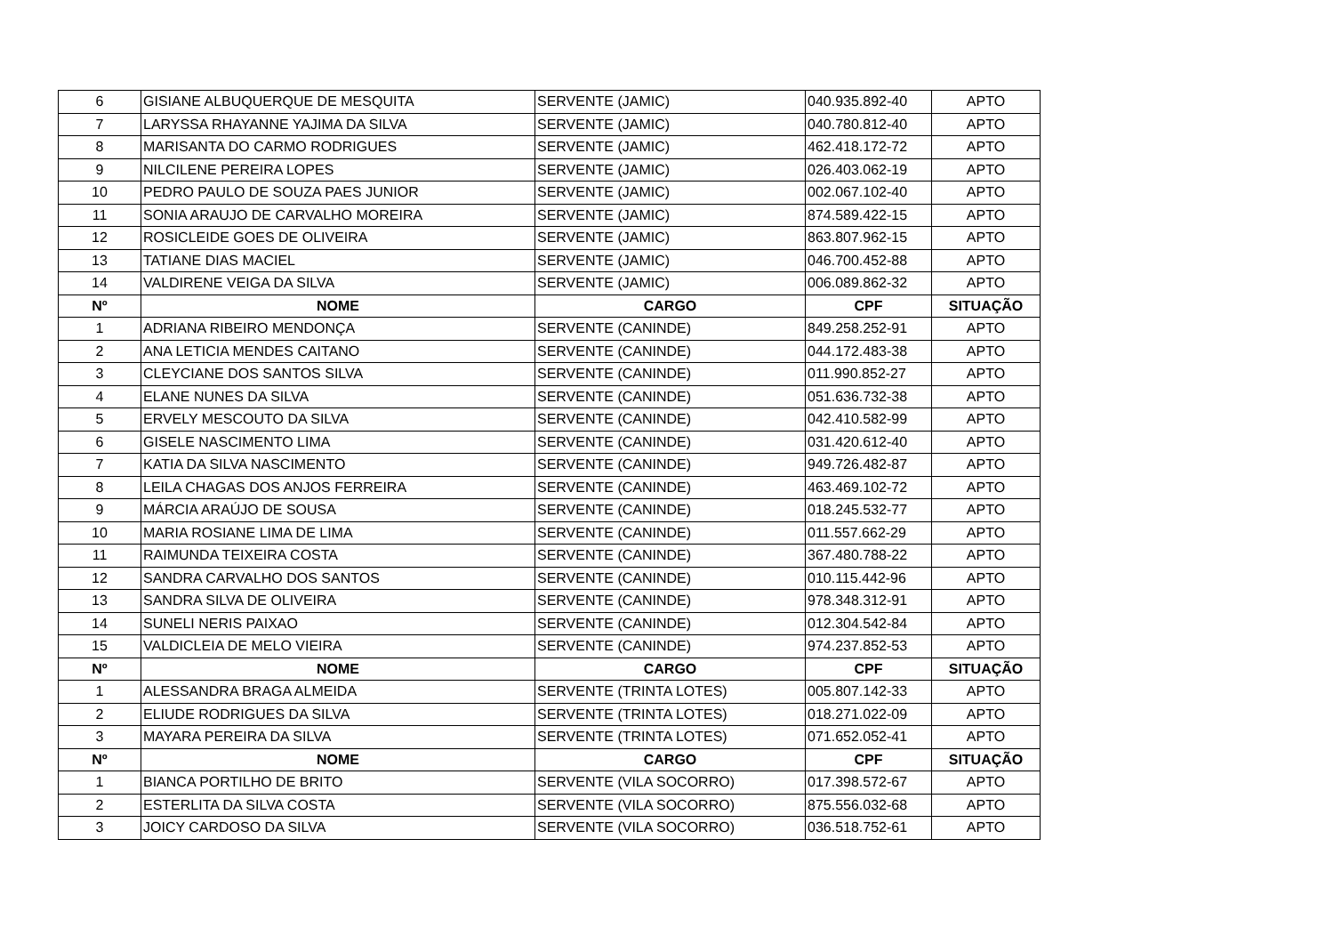| 6 | GISIANE ALBUQUERQUE DE MESQUITA | SERVENTE (JAMIC) | 040.935.892-40 | APTO |
| 7 | LARYSSA RHAYANNE YAJIMA DA SILVA | SERVENTE (JAMIC) | 040.780.812-40 | APTO |
| 8 | MARISANTA DO CARMO RODRIGUES | SERVENTE (JAMIC) | 462.418.172-72 | APTO |
| 9 | NILCILENE PEREIRA LOPES | SERVENTE (JAMIC) | 026.403.062-19 | APTO |
| 10 | PEDRO PAULO DE SOUZA PAES JUNIOR | SERVENTE (JAMIC) | 002.067.102-40 | APTO |
| 11 | SONIA ARAUJO DE CARVALHO MOREIRA | SERVENTE (JAMIC) | 874.589.422-15 | APTO |
| 12 | ROSICLEIDE GOES DE OLIVEIRA | SERVENTE (JAMIC) | 863.807.962-15 | APTO |
| 13 | TATIANE DIAS MACIEL | SERVENTE (JAMIC) | 046.700.452-88 | APTO |
| 14 | VALDIRENE VEIGA DA SILVA | SERVENTE (JAMIC) | 006.089.862-32 | APTO |
| Nº | NOME | CARGO | CPF | SITUAÇÃO |
| 1 | ADRIANA RIBEIRO MENDONÇA | SERVENTE (CANINDE) | 849.258.252-91 | APTO |
| 2 | ANA LETICIA MENDES CAITANO | SERVENTE (CANINDE) | 044.172.483-38 | APTO |
| 3 | CLEYCIANE DOS SANTOS SILVA | SERVENTE (CANINDE) | 011.990.852-27 | APTO |
| 4 | ELANE NUNES DA SILVA | SERVENTE (CANINDE) | 051.636.732-38 | APTO |
| 5 | ERVELY MESCOUTO DA SILVA | SERVENTE (CANINDE) | 042.410.582-99 | APTO |
| 6 | GISELE NASCIMENTO LIMA | SERVENTE (CANINDE) | 031.420.612-40 | APTO |
| 7 | KATIA DA SILVA NASCIMENTO | SERVENTE (CANINDE) | 949.726.482-87 | APTO |
| 8 | LEILA CHAGAS DOS ANJOS FERREIRA | SERVENTE (CANINDE) | 463.469.102-72 | APTO |
| 9 | MÁRCIA ARAÚJO DE SOUSA | SERVENTE (CANINDE) | 018.245.532-77 | APTO |
| 10 | MARIA ROSIANE LIMA DE LIMA | SERVENTE (CANINDE) | 011.557.662-29 | APTO |
| 11 | RAIMUNDA TEIXEIRA COSTA | SERVENTE (CANINDE) | 367.480.788-22 | APTO |
| 12 | SANDRA CARVALHO DOS SANTOS | SERVENTE (CANINDE) | 010.115.442-96 | APTO |
| 13 | SANDRA SILVA DE OLIVEIRA | SERVENTE (CANINDE) | 978.348.312-91 | APTO |
| 14 | SUNELI NERIS PAIXAO | SERVENTE (CANINDE) | 012.304.542-84 | APTO |
| 15 | VALDICLEIA DE MELO VIEIRA | SERVENTE (CANINDE) | 974.237.852-53 | APTO |
| Nº | NOME | CARGO | CPF | SITUAÇÃO |
| 1 | ALESSANDRA BRAGA ALMEIDA | SERVENTE (TRINTA LOTES) | 005.807.142-33 | APTO |
| 2 | ELIUDE RODRIGUES DA SILVA | SERVENTE (TRINTA LOTES) | 018.271.022-09 | APTO |
| 3 | MAYARA PEREIRA DA SILVA | SERVENTE (TRINTA LOTES) | 071.652.052-41 | APTO |
| Nº | NOME | CARGO | CPF | SITUAÇÃO |
| 1 | BIANCA PORTILHO DE BRITO | SERVENTE (VILA SOCORRO) | 017.398.572-67 | APTO |
| 2 | ESTERLITA DA SILVA COSTA | SERVENTE (VILA SOCORRO) | 875.556.032-68 | APTO |
| 3 | JOICY CARDOSO DA SILVA | SERVENTE (VILA SOCORRO) | 036.518.752-61 | APTO |